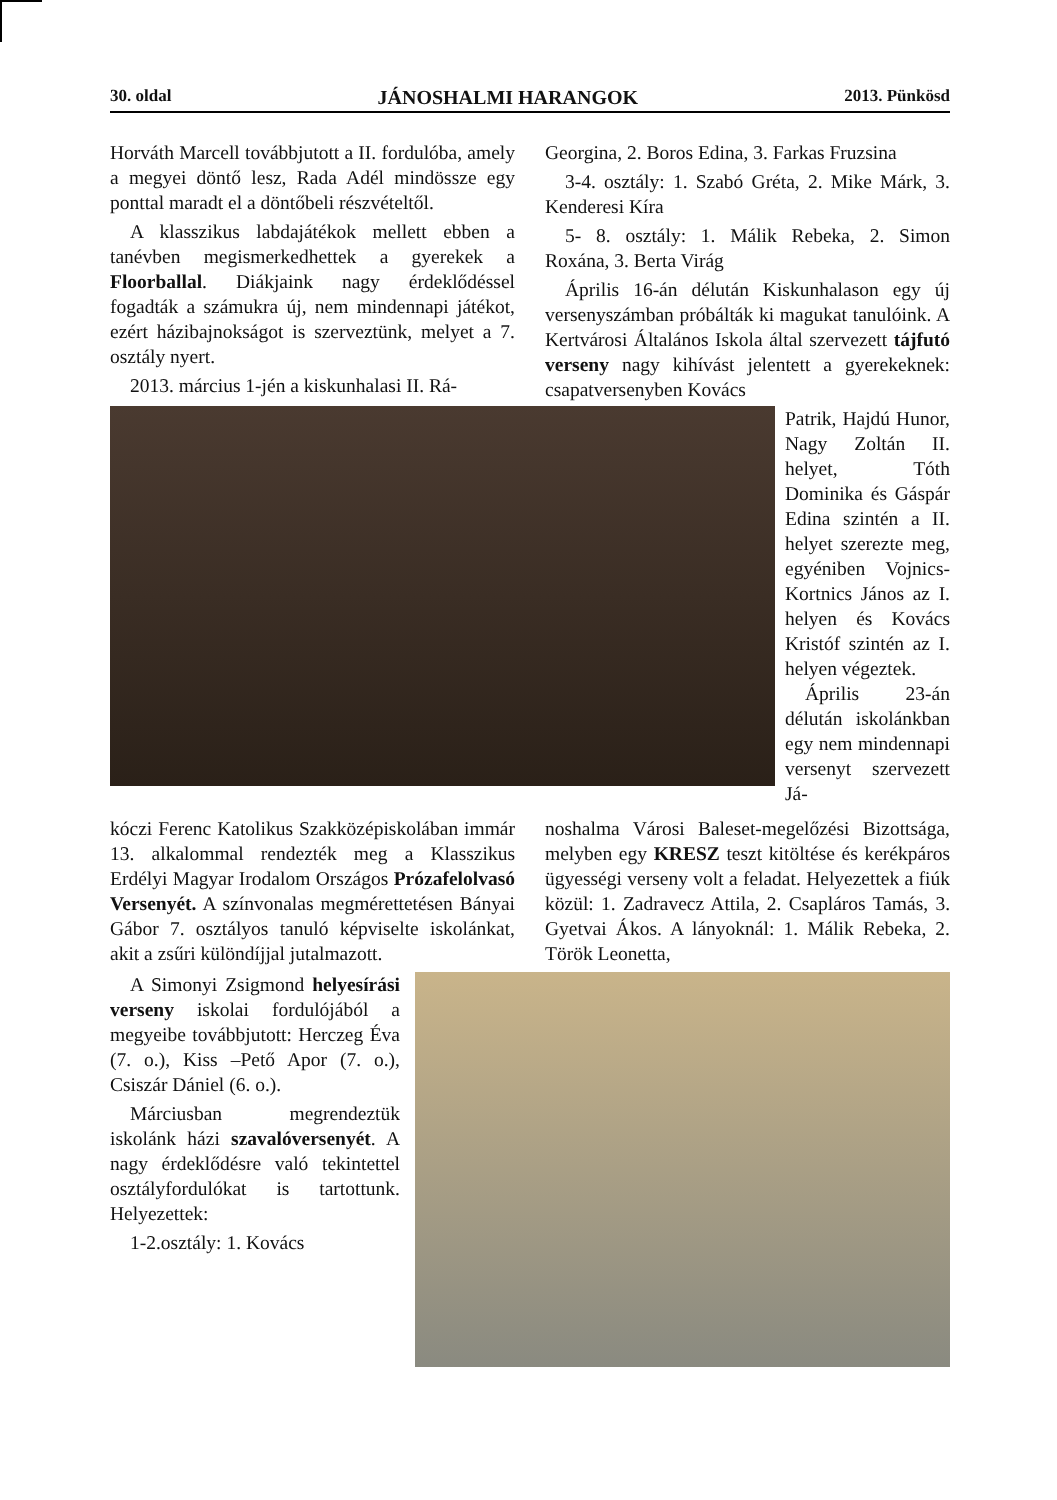30. oldal JÁNOSHALMI HARANGOK 2013. Pünkösd
Horváth Marcell továbbjutott a II. fordulóba, amely a megyei döntő lesz, Rada Adél mindössze egy ponttal maradt el a döntőbeli részvételtől.
A klasszikus labdajátékok mellett ebben a tanévben megismerkedhettek a gyerekek a Floorballal. Diákjaink nagy érdeklődéssel fogadták a számukra új, nem mindennapi játékot, ezért házibajnokságot is szerveztünk, melyet a 7. osztály nyert.
2013. március 1-jén a kiskunhalasi II. Rá-
Georgina, 2. Boros Edina, 3. Farkas Fruzsina
3-4. osztály: 1. Szabó Gréta, 2. Mike Márk, 3. Kenderesi Kíra
5- 8. osztály: 1. Málik Rebeka, 2. Simon Roxána, 3. Berta Virág
Április 16-án délután Kiskunhalason egy új versenyszámban próbálták ki magukat tanulóink. A Kertvárosi Általános Iskola által szervezett tájfutó verseny nagy kihívást jelentett a gyerekeknek: csapatversenyben Kovács
Patrik, Hajdú Hunor, Nagy Zoltán II. helyet, Tóth Dominika és Gáspár Edina szintén a II. helyet szerezte meg, egyéniben Vojnics-Kortnics János az I. helyen és Kovács Kristóf szintén az I. helyen végeztek.
Április 23-án délután iskolánkban egy nem mindennapi versenyt szervezett Já-
kóczi Ferenc Katolikus Szakközépiskolában immár 13. alkalommal rendezték meg a Klasszikus Erdélyi Magyar Irodalom Országos Prózafelolvasó Versenyét. A színvonalas megmérettetésen Bányai Gábor 7. osztályos tanuló képviselte iskolánkat, akit a zsűri különdíjjal jutalmazott.
noshalma Városi Baleset-megelőzési Bizottsága, melyben egy KRESZ teszt kitöltése és kerékpáros ügyességi verseny volt a feladat. Helyezettek a fiúk közül: 1. Zadravecz Attila, 2. Csapláros Tamás, 3. Gyetvai Ákos. A lányoknál: 1. Málik Rebeka, 2. Török Leonetta,
A Simonyi Zsigmond helyesírási verseny iskolai fordulójából a megyeibe továbbjutott: Herczeg Éva (7. o.), Kiss –Pető Apor (7. o.), Csiszár Dániel (6. o.).
Márciusban megrendeztük iskolánk házi szavalóversenyét. A nagy érdeklődésre való tekintettel osztályfordulókat is tartottunk. Helyezettek:
1-2.osztály: 1. Kovács